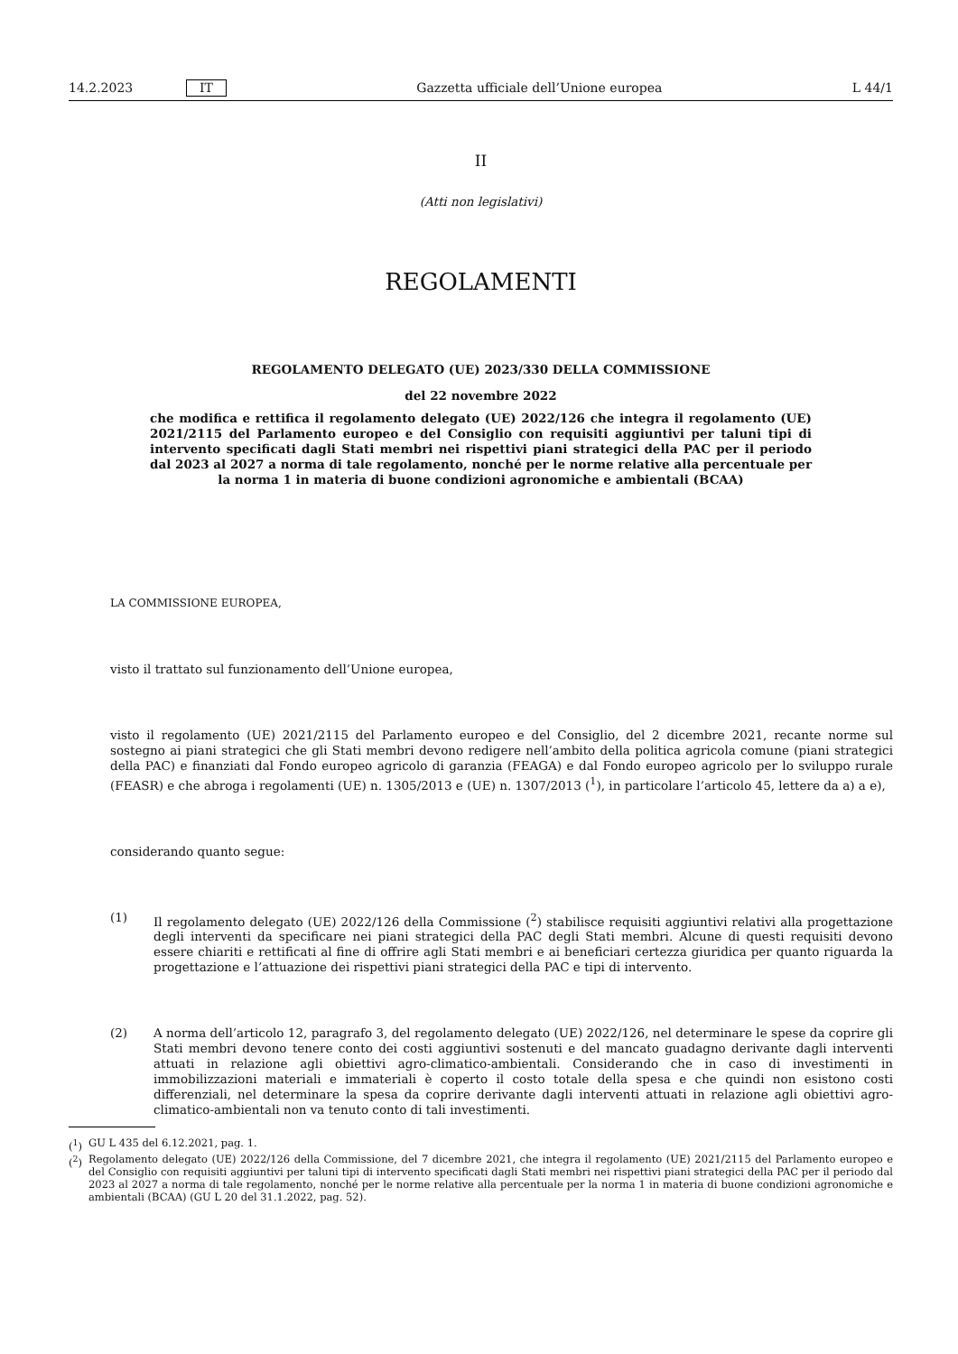14.2.2023 IT Gazzetta ufficiale dell’Unione europea L 44/1
II
(Atti non legislativi)
REGOLAMENTI
REGOLAMENTO DELEGATO (UE) 2023/330 DELLA COMMISSIONE
del 22 novembre 2022
che modifica e rettifica il regolamento delegato (UE) 2022/126 che integra il regolamento (UE) 2021/2115 del Parlamento europeo e del Consiglio con requisiti aggiuntivi per taluni tipi di intervento specificati dagli Stati membri nei rispettivi piani strategici della PAC per il periodo dal 2023 al 2027 a norma di tale regolamento, nonché per le norme relative alla percentuale per la norma 1 in materia di buone condizioni agronomiche e ambientali (BCAA)
LA COMMISSIONE EUROPEA,
visto il trattato sul funzionamento dell’Unione europea,
visto il regolamento (UE) 2021/2115 del Parlamento europeo e del Consiglio, del 2 dicembre 2021, recante norme sul sostegno ai piani strategici che gli Stati membri devono redigere nell’ambito della politica agricola comune (piani strategici della PAC) e finanziati dal Fondo europeo agricolo di garanzia (FEAGA) e dal Fondo europeo agricolo per lo sviluppo rurale (FEASR) e che abroga i regolamenti (UE) n. 1305/2013 e (UE) n. 1307/2013 (<sup>1</sup>), in particolare l’articolo 45, lettere da a) a e),
considerando quanto segue:
(1) Il regolamento delegato (UE) 2022/126 della Commissione (<sup>2</sup>) stabilisce requisiti aggiuntivi relativi alla progettazione degli interventi da specificare nei piani strategici della PAC degli Stati membri. Alcune di questi requisiti devono essere chiariti e rettificati al fine di offrire agli Stati membri e ai beneficiari certezza giuridica per quanto riguarda la progettazione e l’attuazione dei rispettivi piani strategici della PAC e tipi di intervento.
(2) A norma dell’articolo 12, paragrafo 3, del regolamento delegato (UE) 2022/126, nel determinare le spese da coprire gli Stati membri devono tenere conto dei costi aggiuntivi sostenuti e del mancato guadagno derivante dagli interventi attuati in relazione agli obiettivi agro-climatico-ambientali. Considerando che in caso di investimenti in immobilizzazioni materiali e immateriali è coperto il costo totale della spesa e che quindi non esistono costi differenziali, nel determinare la spesa da coprire derivante dagli interventi attuati in relazione agli obiettivi agro-climatico-ambientali non va tenuto conto di tali investimenti.
(<sup>1</sup>) GU L 435 del 6.12.2021, pag. 1.
(<sup>2</sup>) Regolamento delegato (UE) 2022/126 della Commissione, del 7 dicembre 2021, che integra il regolamento (UE) 2021/2115 del Parlamento europeo e del Consiglio con requisiti aggiuntivi per taluni tipi di intervento specificati dagli Stati membri nei rispettivi piani strategici della PAC per il periodo dal 2023 al 2027 a norma di tale regolamento, nonché per le norme relative alla percentuale per la norma 1 in materia di buone condizioni agronomiche e ambientali (BCAA) (GU L 20 del 31.1.2022, pag. 52).